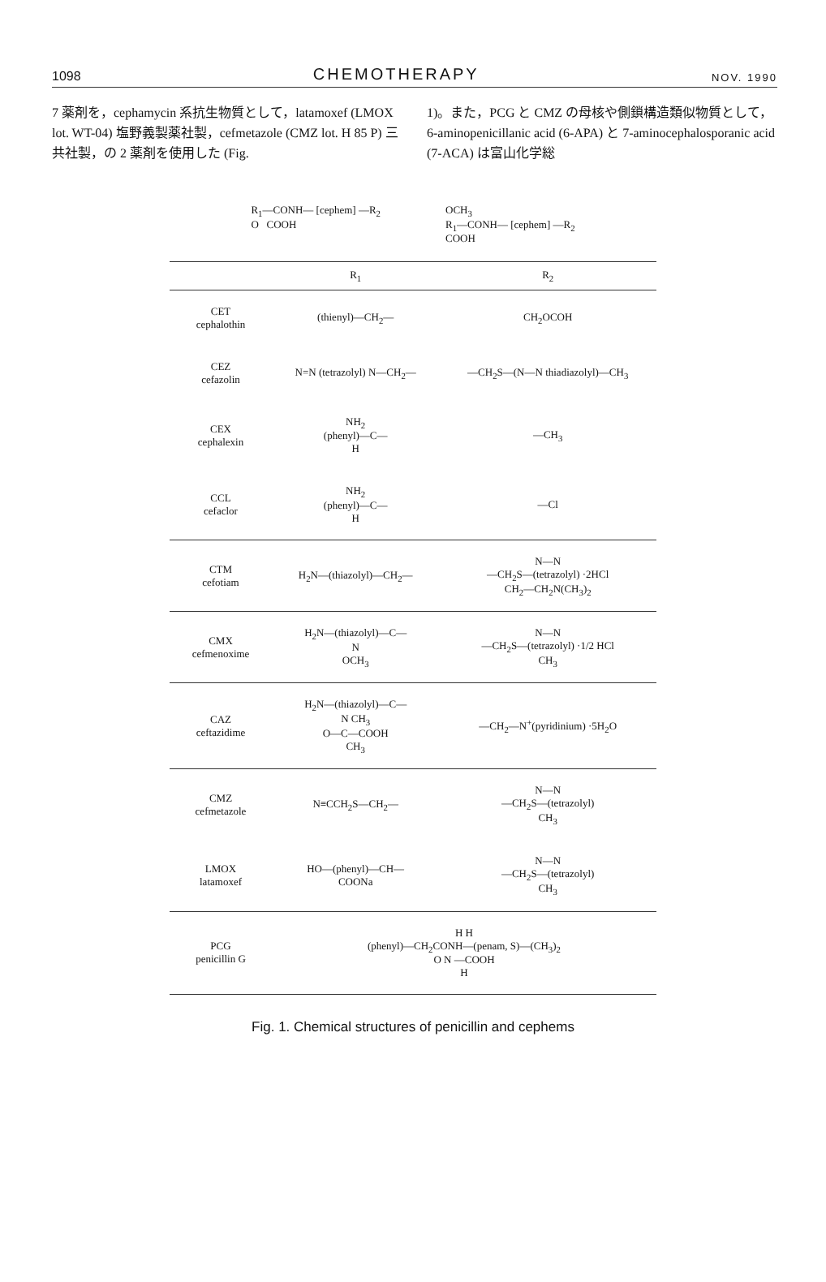1098 CHEMOTHERAPY NOV. 1990
7 薬剤を，cephamycin 系抗生物質として，latamoxef (LMOX lot. WT-04) 塩野義製薬社製，cefmetazole (CMZ lot. H 85 P) 三共社製，の 2 薬剤を使用した (Fig.
1)。また，PCG と CMZ の母核や側鎖構造類似物質として，6-aminopenicillanic acid (6-APA) と 7-aminocephalosporanic acid (7-ACA) は富山化学総
R<sub>1</sub>—CONH— [cephem] —R<sub>2</sub>
O COOH
OCH<sub>3</sub>
R<sub>1</sub>—CONH— [cephem] —R<sub>2</sub>
COOH
| | R<sub>1</sub> | R<sub>2</sub> |
| --- | --- | --- |
| CET cephalothin | (thienyl)—CH<sub>2</sub>— | CH<sub>2</sub>OCOH |
| CEZ cefazolin | N=N (tetrazolyl) N—CH<sub>2</sub>— | —CH<sub>2</sub>S—(N—N thiadiazolyl)—CH<sub>3</sub> |
| CEX cephalexin | NH<sub>2</sub> (phenyl)—C— H | —CH<sub>3</sub> |
| CCL cefaclor | NH<sub>2</sub> (phenyl)—C— H | —Cl |
| CTM cefotiam | H<sub>2</sub>N—(thiazolyl)—CH<sub>2</sub>— | N—N —CH<sub>2</sub>S—(tetrazolyl) ·2HCl CH<sub>2</sub>—CH<sub>2</sub>N(CH<sub>3</sub>)<sub>2</sub> |
| CMX cefmenoxime | H<sub>2</sub>N—(thiazolyl)—C— N OCH<sub>3</sub> | N—N —CH<sub>2</sub>S—(tetrazolyl) ·1/2 HCl CH<sub>3</sub> |
| CAZ ceftazidime | H<sub>2</sub>N—(thiazolyl)—C— N CH<sub>3</sub> O—C—COOH CH<sub>3</sub> | —CH<sub>2</sub>—N<sup>+</sup>(pyridinium) ·5H<sub>2</sub>O |
| CMZ cefmetazole | N≡CCH<sub>2</sub>S—CH<sub>2</sub>— | N—N —CH<sub>2</sub>S—(tetrazolyl) CH<sub>3</sub> |
| LMOX latamoxef | HO—(phenyl)—CH— COONa | N—N —CH<sub>2</sub>S—(tetrazolyl) CH<sub>3</sub> |
| PCG penicillin G | H H (phenyl)—CH<sub>2</sub>CONH—(penam, S)—(CH<sub>3</sub>)<sub>2</sub> O N —COOH H | |
Fig. 1. Chemical structures of penicillin and cephems